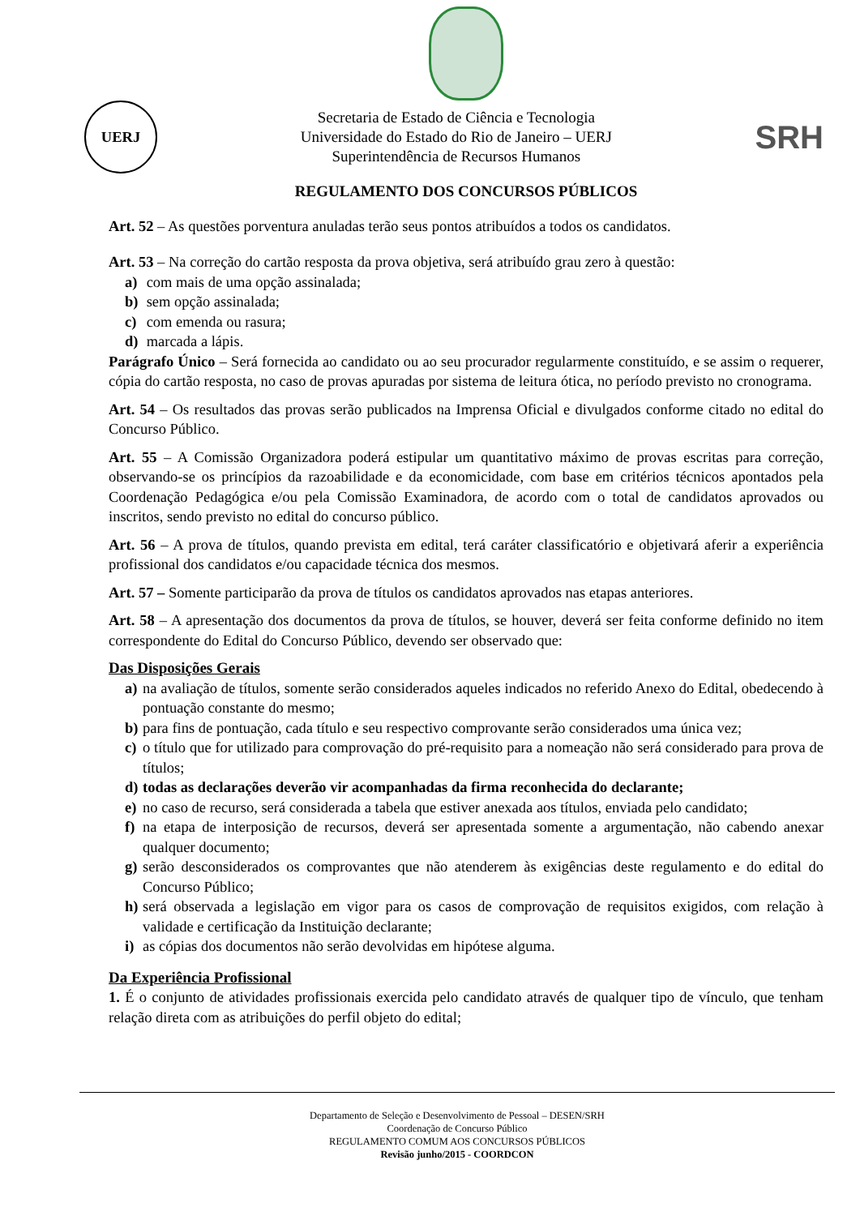UERJ
Secretaria de Estado de Ciência e Tecnologia
Universidade do Estado do Rio de Janeiro – UERJ
Superintendência de Recursos Humanos
SRH
REGULAMENTO DOS CONCURSOS PÚBLICOS
Art. 52 – As questões porventura anuladas terão seus pontos atribuídos a todos os candidatos.
Art. 53 – Na correção do cartão resposta da prova objetiva, será atribuído grau zero à questão:
a) com mais de uma opção assinalada;
b) sem opção assinalada;
c) com emenda ou rasura;
d) marcada a lápis.
Parágrafo Único – Será fornecida ao candidato ou ao seu procurador regularmente constituído, e se assim o requerer, cópia do cartão resposta, no caso de provas apuradas por sistema de leitura ótica, no período previsto no cronograma.
Art. 54 – Os resultados das provas serão publicados na Imprensa Oficial e divulgados conforme citado no edital do Concurso Público.
Art. 55 – A Comissão Organizadora poderá estipular um quantitativo máximo de provas escritas para correção, observando-se os princípios da razoabilidade e da economicidade, com base em critérios técnicos apontados pela Coordenação Pedagógica e/ou pela Comissão Examinadora, de acordo com o total de candidatos aprovados ou inscritos, sendo previsto no edital do concurso público.
Art. 56 – A prova de títulos, quando prevista em edital, terá caráter classificatório e objetivará aferir a experiência profissional dos candidatos e/ou capacidade técnica dos mesmos.
Art. 57 – Somente participarão da prova de títulos os candidatos aprovados nas etapas anteriores.
Art. 58 – A apresentação dos documentos da prova de títulos, se houver, deverá ser feita conforme definido no item correspondente do Edital do Concurso Público, devendo ser observado que:
Das Disposições Gerais
a) na avaliação de títulos, somente serão considerados aqueles indicados no referido Anexo do Edital, obedecendo à pontuação constante do mesmo;
b) para fins de pontuação, cada título e seu respectivo comprovante serão considerados uma única vez;
c) o título que for utilizado para comprovação do pré-requisito para a nomeação não será considerado para prova de títulos;
d) todas as declarações deverão vir acompanhadas da firma reconhecida do declarante;
e) no caso de recurso, será considerada a tabela que estiver anexada aos títulos, enviada pelo candidato;
f) na etapa de interposição de recursos, deverá ser apresentada somente a argumentação, não cabendo anexar qualquer documento;
g) serão desconsiderados os comprovantes que não atenderem às exigências deste regulamento e do edital do Concurso Público;
h) será observada a legislação em vigor para os casos de comprovação de requisitos exigidos, com relação à validade e certificação da Instituição declarante;
i) as cópias dos documentos não serão devolvidas em hipótese alguma.
Da Experiência Profissional
1. É o conjunto de atividades profissionais exercida pelo candidato através de qualquer tipo de vínculo, que tenham relação direta com as atribuições do perfil objeto do edital;
Departamento de Seleção e Desenvolvimento de Pessoal – DESEN/SRH
Coordenação de Concurso Público
REGULAMENTO COMUM AOS CONCURSOS PÚBLICOS
Revisão junho/2015 - COORDCON